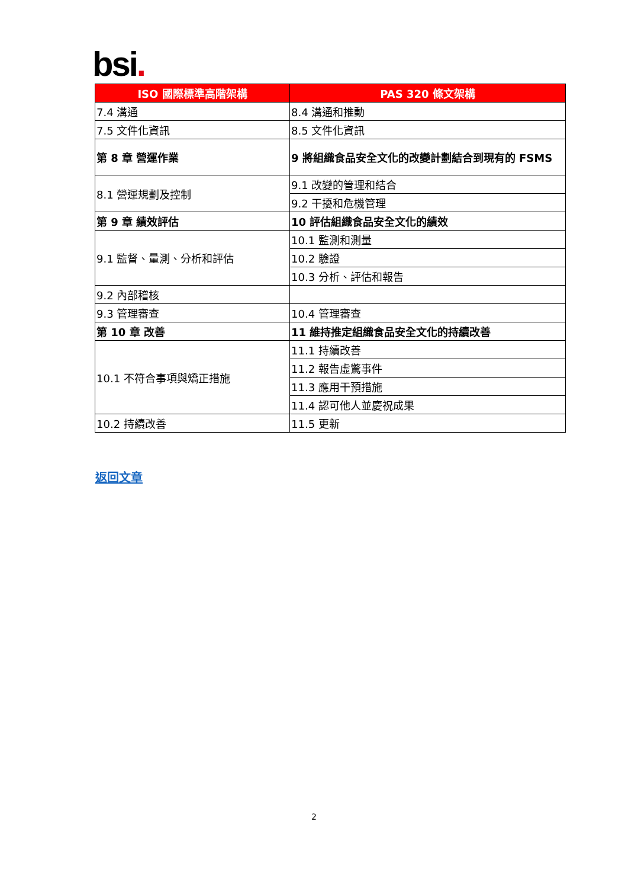bsi.
| ISO 國際標準高階架構 | PAS 320 條文架構 |
| --- | --- |
| 7.4 溝通 | 8.4 溝通和推動 |
| 7.5 文件化資訊 | 8.5 文件化資訊 |
| 第 8 章 營運作業 | 9 將組織食品安全文化的改變計劃結合到現有的 FSMS |
| 8.1 營運規劃及控制 | 9.1 改變的管理和結合 |
| | 9.2 干擾和危機管理 |
| 第 9 章 績效評估 | 10 評估組織食品安全文化的績效 |
| 9.1 監督、量測、分析和評估 | 10.1 監測和測量 |
| | 10.2 驗證 |
| | 10.3 分析、評估和報告 |
| 9.2 內部稽核 | |
| 9.3 管理審查 | 10.4 管理審查 |
| 第 10 章 改善 | 11 維持推定組織食品安全文化的持續改善 |
| 10.1 不符合事項與矯正措施 | 11.1 持續改善 |
| | 11.2 報告虛驚事件 |
| | 11.3 應用干預措施 |
| | 11.4 認可他人並慶祝成果 |
| 10.2 持續改善 | 11.5 更新 |
返回文章
2